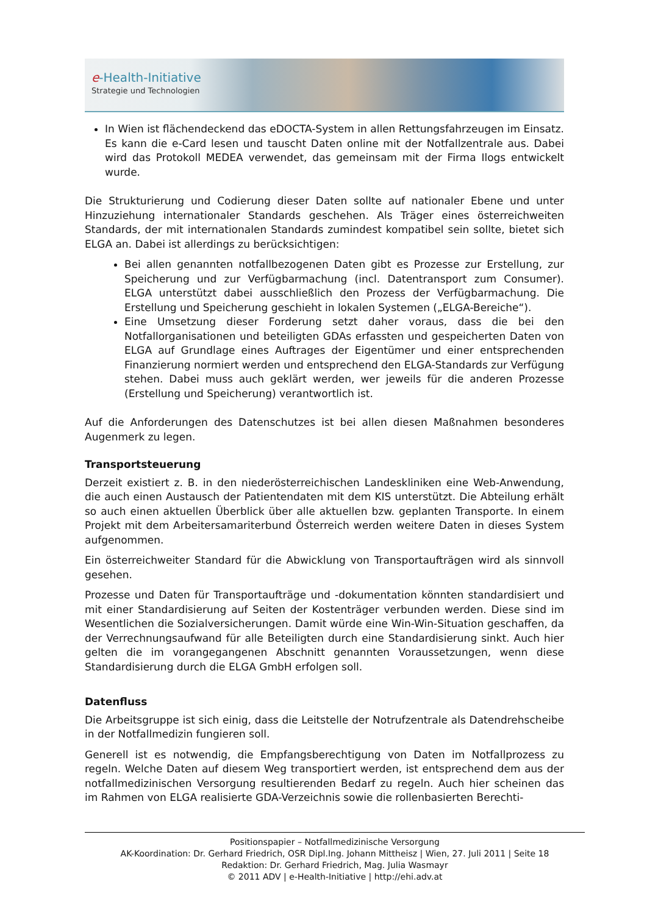e-Health-Initiative
Strategie und Technologien
In Wien ist flächendeckend das eDOCTA-System in allen Rettungsfahrzeugen im Einsatz. Es kann die e-Card lesen und tauscht Daten online mit der Notfallzentrale aus. Dabei wird das Protokoll MEDEA verwendet, das gemeinsam mit der Firma Ilogs entwickelt wurde.
Die Strukturierung und Codierung dieser Daten sollte auf nationaler Ebene und unter Hinzuziehung internationaler Standards geschehen. Als Träger eines österreichweiten Standards, der mit internationalen Standards zumindest kompatibel sein sollte, bietet sich ELGA an. Dabei ist allerdings zu berücksichtigen:
Bei allen genannten notfallbezogenen Daten gibt es Prozesse zur Erstellung, zur Speicherung und zur Verfügbarmachung (incl. Datentransport zum Consumer). ELGA unterstützt dabei ausschließlich den Prozess der Verfügbarmachung. Die Erstellung und Speicherung geschieht in lokalen Systemen („ELGA-Bereiche“).
Eine Umsetzung dieser Forderung setzt daher voraus, dass die bei den Notfallorganisationen und beteiligten GDAs erfassten und gespeicherten Daten von ELGA auf Grundlage eines Auftrages der Eigentümer und einer entsprechenden Finanzierung normiert werden und entsprechend den ELGA-Standards zur Verfügung stehen. Dabei muss auch geklärt werden, wer jeweils für die anderen Prozesse (Erstellung und Speicherung) verantwortlich ist.
Auf die Anforderungen des Datenschutzes ist bei allen diesen Maßnahmen besonderes Augenmerk zu legen.
Transportsteuerung
Derzeit existiert z. B. in den niederösterreichischen Landeskliniken eine Web-Anwendung, die auch einen Austausch der Patientendaten mit dem KIS unterstützt. Die Abteilung erhält so auch einen aktuellen Überblick über alle aktuellen bzw. geplanten Transporte. In einem Projekt mit dem Arbeitersamariterbund Österreich werden weitere Daten in dieses System aufgenommen.
Ein österreichweiter Standard für die Abwicklung von Transportaufträgen wird als sinnvoll gesehen.
Prozesse und Daten für Transportaufträge und -dokumentation könnten standardisiert und mit einer Standardisierung auf Seiten der Kostenträger verbunden werden. Diese sind im Wesentlichen die Sozialversicherungen. Damit würde eine Win-Win-Situation geschaffen, da der Verrechnungsaufwand für alle Beteiligten durch eine Standardisierung sinkt. Auch hier gelten die im vorangegangenen Abschnitt genannten Voraussetzungen, wenn diese Standardisierung durch die ELGA GmbH erfolgen soll.
Datenfluss
Die Arbeitsgruppe ist sich einig, dass die Leitstelle der Notrufzentrale als Datendrehscheibe in der Notfallmedizin fungieren soll.
Generell ist es notwendig, die Empfangsberechtigung von Daten im Notfallprozess zu regeln. Welche Daten auf diesem Weg transportiert werden, ist entsprechend dem aus der notfallmedizinischen Versorgung resultierenden Bedarf zu regeln. Auch hier scheinen das im Rahmen von ELGA realisierte GDA-Verzeichnis sowie die rollenbasierten Berechti-
Positionspapier – Notfallmedizinische Versorgung
AK-Koordination: Dr. Gerhard Friedrich, OSR Dipl.Ing. Johann Mittheisz | Wien, 27. Juli 2011 | Seite 18
Redaktion: Dr. Gerhard Friedrich, Mag. Julia Wasmayr
© 2011 ADV | e-Health-Initiative | http://ehi.adv.at